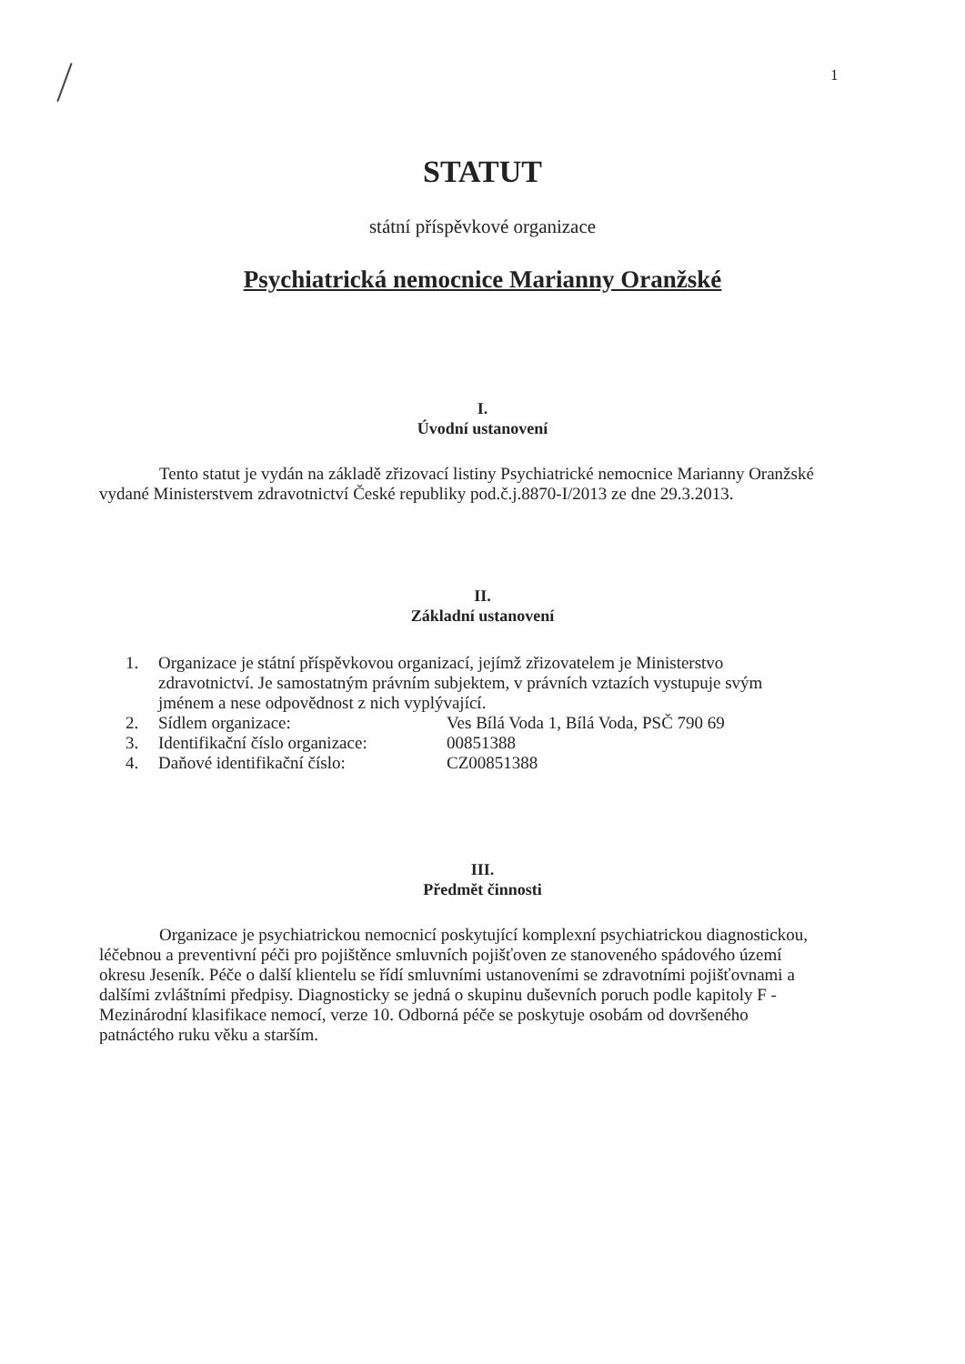1
STATUT
státní příspěvkové organizace
Psychiatrická nemocnice Marianny Oranžské
I.
Úvodní ustanovení
Tento statut je vydán na základě zřizovací listiny Psychiatrické nemocnice Marianny Oranžské vydané Ministerstvem zdravotnictví České republiky pod.č.j.8870-I/2013 ze dne 29.3.2013.
II.
Základní ustanovení
1. Organizace je státní příspěvkovou organizací, jejímž zřizovatelem je Ministerstvo zdravotnictví. Je samostatným právním subjektem, v právních vztazích vystupuje svým jménem a nese odpovědnost z nich vyplývající.
2. Sídlem organizace: Ves Bílá Voda 1, Bílá Voda, PSČ 790 69
3. Identifikační číslo organizace: 00851388
4. Daňové identifikační číslo: CZ00851388
III.
Předmět činnosti
Organizace je psychiatrickou nemocnicí poskytující komplexní psychiatrickou diagnostickou, léčebnou a preventivní péči pro pojištěnce smluvních pojišťoven ze stanoveného spádového území okresu Jeseník. Péče o další klientelu se řídí smluvními ustanoveními se zdravotními pojišťovnami a dalšími zvláštními předpisy. Diagnosticky se jedná o skupinu duševních poruch podle kapitoly F - Mezinárodní klasifikace nemocí, verze 10. Odborná péče se poskytuje osobám od dovršeného patnáctého ruku věku a starším.